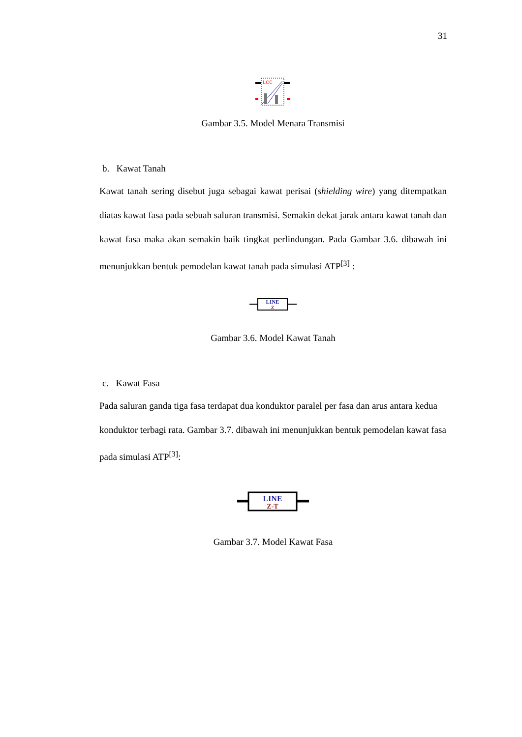31
LCC
Gambar 3.5. Model Menara Transmisi
b. Kawat Tanah
Kawat tanah sering disebut juga sebagai kawat perisai (shielding wire) yang ditempatkan diatas kawat fasa pada sebuah saluran transmisi. Semakin dekat jarak antara kawat tanah dan kawat fasa maka akan semakin baik tingkat perlindungan. Pada Gambar 3.6. dibawah ini menunjukkan bentuk pemodelan kawat tanah pada simulasi ATP<sup>[3]</sup> :
LINE
Z
Gambar 3.6. Model Kawat Tanah
c. Kawat Fasa
Pada saluran ganda tiga fasa terdapat dua konduktor paralel per fasa dan arus antara kedua konduktor terbagi rata. Gambar 3.7. dibawah ini menunjukkan bentuk pemodelan kawat fasa pada simulasi ATP<sup>[3]</sup>:
LINE
Z-T
Gambar 3.7. Model Kawat Fasa